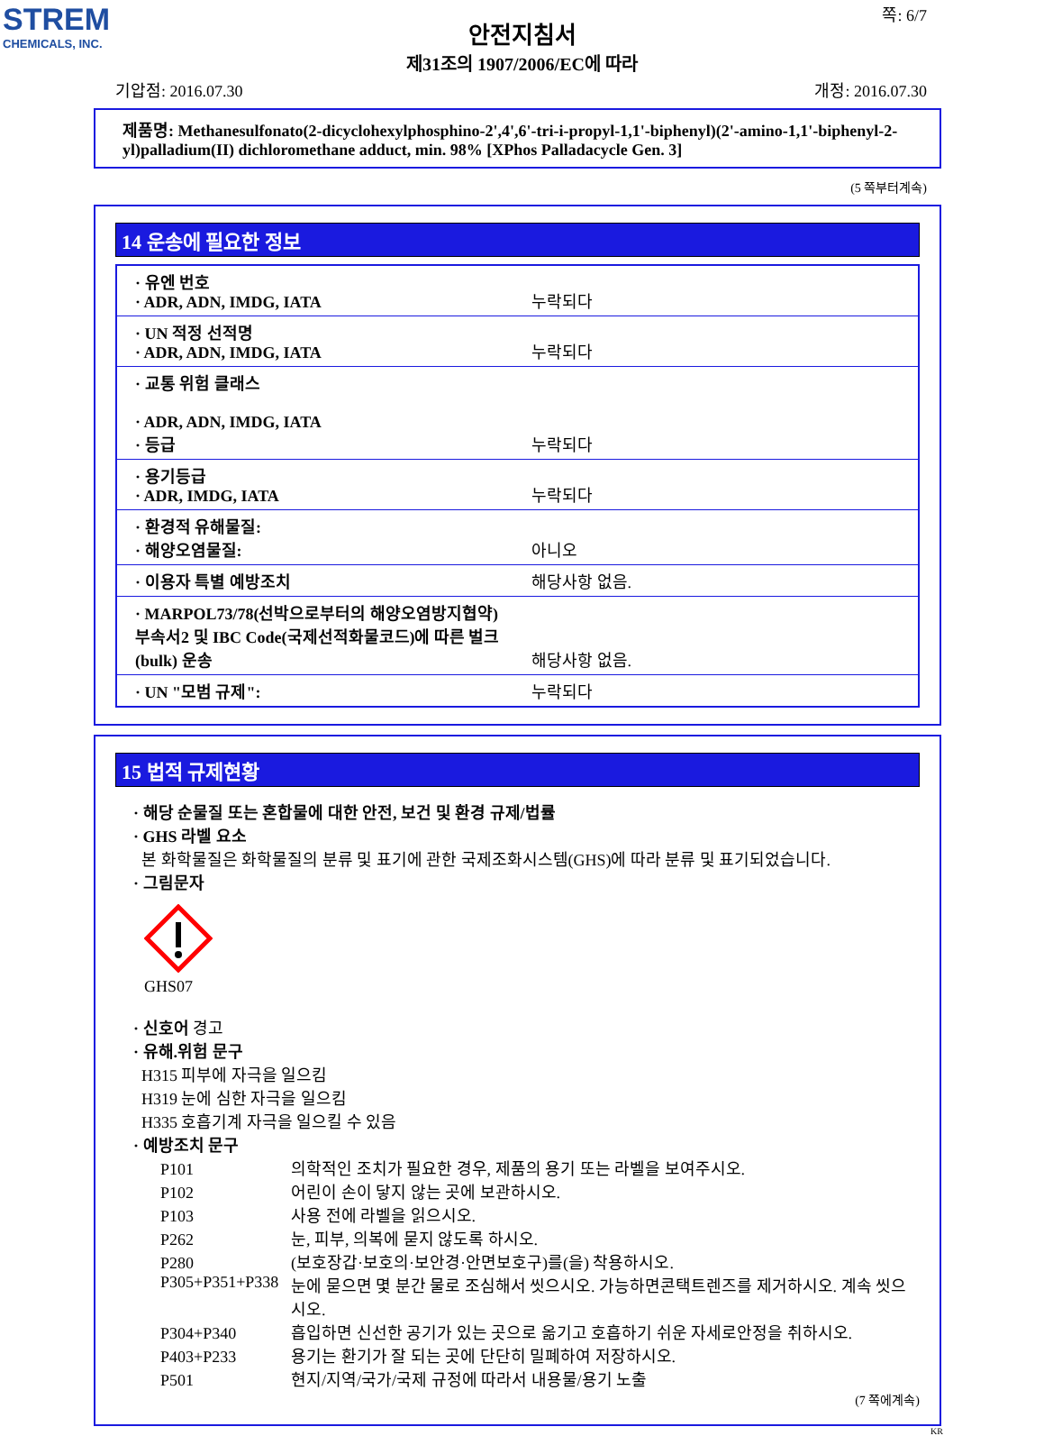STREM
CHEMICALS, INC.
쪽: 6/7
안전지침서
제31조의 1907/2006/EC에 따라
기압점: 2016.07.30 개정: 2016.07.30
제품명: Methanesulfonato(2-dicyclohexylphosphino-2',4',6'-tri-i-propyl-1,1'-biphenyl)(2'-amino-1,1'-biphenyl-2-yl)palladium(II) dichloromethane adduct, min. 98% [XPhos Palladacycle Gen. 3]
(5 쪽부터계속)
14 운송에 필요한 정보
| · 유엔 번호 · ADR, ADN, IMDG, IATA | 누락되다 |
| · UN 적정 선적명 · ADR, ADN, IMDG, IATA | 누락되다 |
| · 교통 위험 클래스 · ADR, ADN, IMDG, IATA · 등급 | 누락되다 |
| · 용기등급 · ADR, IMDG, IATA | 누락되다 |
| · 환경적 유해물질: · 해양오염물질: | 아니오 |
| · 이용자 특별 예방조치 | 해당사항 없음. |
| · MARPOL73/78(선박으로부터의 해양오염방지협약) 부속서2 및 IBC Code(국제선적화물코드)에 따른 벌크(bulk) 운송 | 해당사항 없음. |
| · UN "모범 규제": | 누락되다 |
15 법적 규제현황
· 해당 순물질 또는 혼합물에 대한 안전, 보건 및 환경 규제/법률
· GHS 라벨 요소
본 화학물질은 화학물질의 분류 및 표기에 관한 국제조화시스템(GHS)에 따라 분류 및 표기되었습니다.
· 그림문자
GHS07
· 신호어 경고
· 유해.위험 문구
H315 피부에 자극을 일으킴
H319 눈에 심한 자극을 일으킴
H335 호흡기계 자극을 일으킬 수 있음
· 예방조치 문구
| P101 | 의학적인 조치가 필요한 경우, 제품의 용기 또는 라벨을 보여주시오. |
| P102 | 어린이 손이 닿지 않는 곳에 보관하시오. |
| P103 | 사용 전에 라벨을 읽으시오. |
| P262 | 눈, 피부, 의복에 묻지 않도록 하시오. |
| P280 | (보호장갑·보호의·보안경·안면보호구)를(을) 착용하시오. |
| P305+P351+P338 | 눈에 묻으면 몇 분간 물로 조심해서 씻으시오. 가능하면콘택트렌즈를 제거하시오. 계속 씻으시오. |
| P304+P340 | 흡입하면 신선한 공기가 있는 곳으로 옮기고 호흡하기 쉬운 자세로안정을 취하시오. |
| P403+P233 | 용기는 환기가 잘 되는 곳에 단단히 밀폐하여 저장하시오. |
| P501 | 현지/지역/국가/국제 규정에 따라서 내용물/용기 노출 |
(7 쪽에계속)
KR